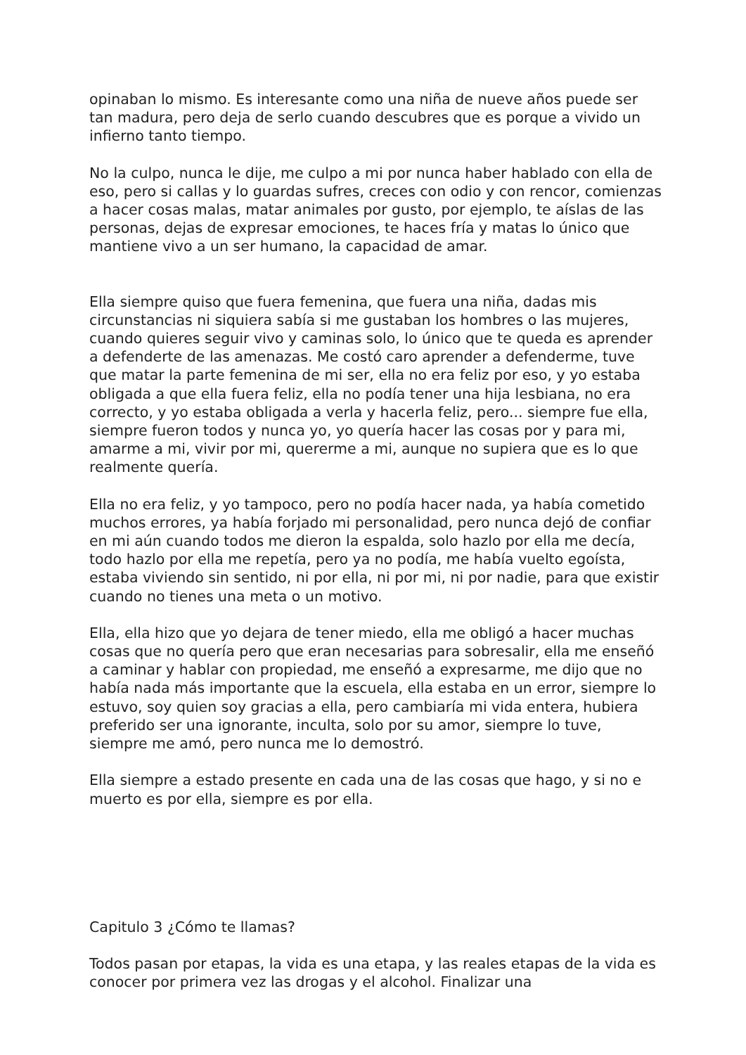opinaban lo mismo. Es interesante como una niña de nueve años puede ser tan madura, pero deja de serlo cuando descubres que es porque a vivido un infierno tanto tiempo.
No la culpo, nunca le dije, me culpo a mi por nunca haber hablado con ella de eso, pero si callas y lo guardas sufres, creces con odio y con rencor, comienzas a hacer cosas malas, matar animales por gusto, por ejemplo, te aíslas de las personas, dejas de expresar emociones, te haces fría y matas lo único que mantiene vivo a un ser humano, la capacidad de amar.
Ella siempre quiso que fuera femenina, que fuera una niña, dadas mis circunstancias ni siquiera sabía si me gustaban los hombres o las mujeres, cuando quieres seguir vivo y caminas solo, lo único que te queda es aprender a defenderte de las amenazas. Me costó caro aprender a defenderme, tuve que matar la parte femenina de mi ser, ella no era feliz por eso, y yo estaba obligada a que ella fuera feliz, ella no podía tener una hija lesbiana, no era correcto, y yo estaba obligada a verla y hacerla feliz, pero... siempre fue ella, siempre fueron todos y nunca yo, yo quería hacer las cosas por y para mi, amarme a mi, vivir por mi, quererme a mi, aunque no supiera que es lo que realmente quería.
Ella no era feliz, y yo tampoco, pero no podía hacer nada, ya había cometido muchos errores, ya había forjado mi personalidad, pero nunca dejó de confiar en mi aún cuando todos me dieron la espalda, solo hazlo por ella me decía, todo hazlo por ella me repetía, pero ya no podía, me había vuelto egoísta, estaba viviendo sin sentido, ni por ella, ni por mi, ni por nadie, para que existir cuando no tienes una meta o un motivo.
Ella, ella hizo que yo dejara de tener miedo, ella me obligó a hacer muchas cosas que no quería pero que eran necesarias para sobresalir, ella me enseñó a caminar y hablar con propiedad, me enseñó a expresarme, me dijo que no había nada más importante que la escuela, ella estaba en un error, siempre lo estuvo, soy quien soy gracias a ella, pero cambiaría mi vida entera, hubiera preferido ser una ignorante, inculta, solo por su amor, siempre lo tuve, siempre me amó, pero nunca me lo demostró.
Ella siempre a estado presente en cada una de las cosas que hago, y si no e muerto es por ella, siempre es por ella.
Capitulo 3 ¿Cómo te llamas?
Todos pasan por etapas, la vida es una etapa, y las reales etapas de la vida es conocer por primera vez las drogas y el alcohol. Finalizar una